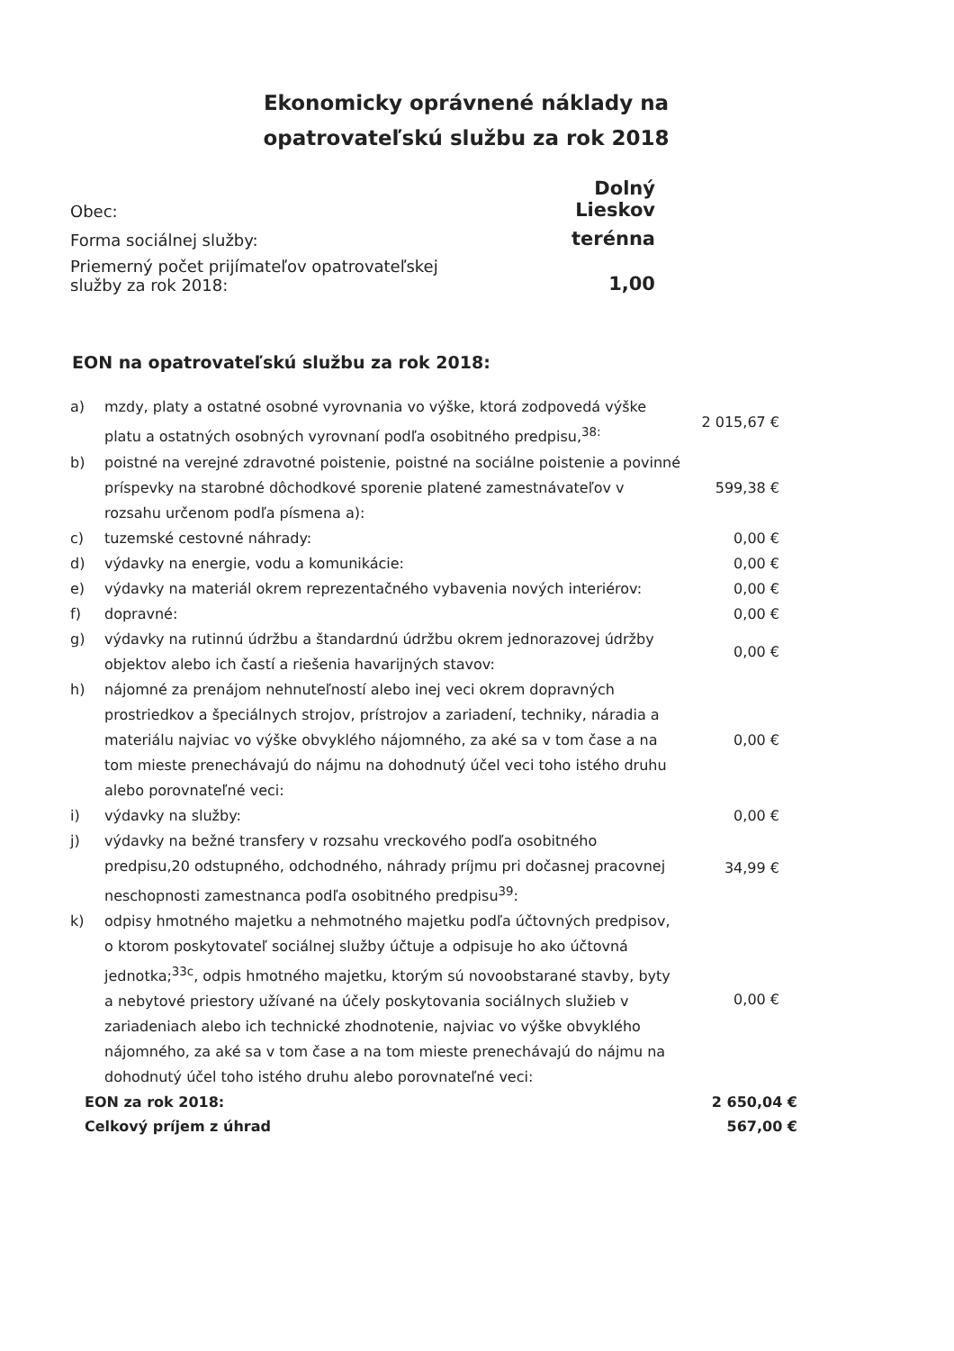Ekonomicky oprávnené náklady na opatrovateľskú službu za rok 2018
| Obec: | Dolný Lieskov |
| Forma sociálnej služby: | terénna |
| Priemerný počet prijímateľov opatrovateľskej služby za rok 2018: | 1,00 |
EON na opatrovateľskú službu za rok 2018:
| a) | mzdy, platy a ostatné osobné vyrovnania vo výške, ktorá zodpovedá výške platu a ostatných osobných vyrovnaní podľa osobitného predpisu,<sup>38:</sup> | 2 015,67 € |
| b) | poistné na verejné zdravotné poistenie, poistné na sociálne poistenie a povinné príspevky na starobné dôchodkové sporenie platené zamestnávateľov v rozsahu určenom podľa písmena a): | 599,38 € |
| c) | tuzemské cestovné náhrady: | 0,00 € |
| d) | výdavky na energie, vodu a komunikácie: | 0,00 € |
| e) | výdavky na materiál okrem reprezentačného vybavenia nových interiérov: | 0,00 € |
| f) | dopravné: | 0,00 € |
| g) | výdavky na rutinnú údržbu a štandardnú údržbu okrem jednorazovej údržby objektov alebo ich častí a riešenia havarijných stavov: | 0,00 € |
| h) | nájomné za prenájom nehnuteľností alebo inej veci okrem dopravných prostriedkov a špeciálnych strojov, prístrojov a zariadení, techniky, náradia a materiálu najviac vo výške obvyklého nájomného, za aké sa v tom čase a na tom mieste prenechávajú do nájmu na dohodnutý účel veci toho istého druhu alebo porovnateľné veci: | 0,00 € |
| i) | výdavky na služby: | 0,00 € |
| j) | výdavky na bežné transfery v rozsahu vreckového podľa osobitného predpisu,20 odstupného, odchodného, náhrady príjmu pri dočasnej pracovnej neschopnosti zamestnanca podľa osobitného predpisu<sup>39</sup>: | 34,99 € |
| k) | odpisy hmotného majetku a nehmotného majetku podľa účtovných predpisov, o ktorom poskytovateľ sociálnej služby účtuje a odpisuje ho ako účtovná jednotka;<sup>33c</sup>, odpis hmotného majetku, ktorým sú novoobstarané stavby, byty a nebytové priestory užívané na účely poskytovania sociálnych služieb v zariadeniach alebo ich technické zhodnotenie, najviac vo výške obvyklého nájomného, za aké sa v tom čase a na tom mieste prenechávajú do nájmu na dohodnutý účel toho istého druhu alebo porovnateľné veci: | 0,00 € |
| EON za rok 2018: | 2 650,04 € |
| Celkový príjem z úhrad | 567,00 € |